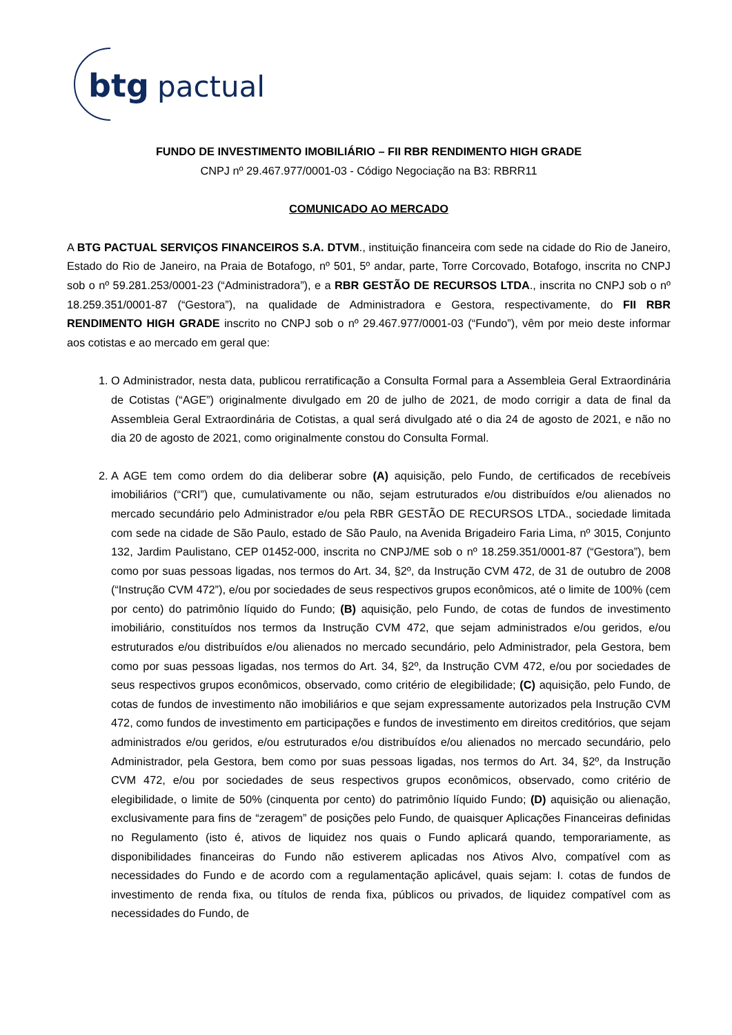btg
pactual
FUNDO DE INVESTIMENTO IMOBILIÁRIO – FII RBR RENDIMENTO HIGH GRADE
CNPJ nº 29.467.977/0001-03 - Código Negociação na B3: RBRR11
COMUNICADO AO MERCADO
A BTG PACTUAL SERVIÇOS FINANCEIROS S.A. DTVM., instituição financeira com sede na cidade do Rio de Janeiro, Estado do Rio de Janeiro, na Praia de Botafogo, nº 501, 5º andar, parte, Torre Corcovado, Botafogo, inscrita no CNPJ sob o nº 59.281.253/0001-23 (“Administradora”), e a RBR GESTÃO DE RECURSOS LTDA., inscrita no CNPJ sob o nº 18.259.351/0001-87 (“Gestora”), na qualidade de Administradora e Gestora, respectivamente, do FII RBR RENDIMENTO HIGH GRADE inscrito no CNPJ sob o nº 29.467.977/0001-03 (“Fundo”), vêm por meio deste informar aos cotistas e ao mercado em geral que:
1. O Administrador, nesta data, publicou rerratificação a Consulta Formal para a Assembleia Geral Extraordinária de Cotistas (“AGE”) originalmente divulgado em 20 de julho de 2021, de modo corrigir a data de final da Assembleia Geral Extraordinária de Cotistas, a qual será divulgado até o dia 24 de agosto de 2021, e não no dia 20 de agosto de 2021, como originalmente constou do Consulta Formal.
2. A AGE tem como ordem do dia deliberar sobre (A) aquisição, pelo Fundo, de certificados de recebíveis imobiliários (“CRI”) que, cumulativamente ou não, sejam estruturados e/ou distribuídos e/ou alienados no mercado secundário pelo Administrador e/ou pela RBR GESTÃO DE RECURSOS LTDA., sociedade limitada com sede na cidade de São Paulo, estado de São Paulo, na Avenida Brigadeiro Faria Lima, nº 3015, Conjunto 132, Jardim Paulistano, CEP 01452-000, inscrita no CNPJ/ME sob o nº 18.259.351/0001-87 (“Gestora”), bem como por suas pessoas ligadas, nos termos do Art. 34, §2º, da Instrução CVM 472, de 31 de outubro de 2008 (“Instrução CVM 472”), e/ou por sociedades de seus respectivos grupos econômicos, até o limite de 100% (cem por cento) do patrimônio líquido do Fundo; (B) aquisição, pelo Fundo, de cotas de fundos de investimento imobiliário, constituídos nos termos da Instrução CVM 472, que sejam administrados e/ou geridos, e/ou estruturados e/ou distribuídos e/ou alienados no mercado secundário, pelo Administrador, pela Gestora, bem como por suas pessoas ligadas, nos termos do Art. 34, §2º, da Instrução CVM 472, e/ou por sociedades de seus respectivos grupos econômicos, observado, como critério de elegibilidade; (C) aquisição, pelo Fundo, de cotas de fundos de investimento não imobiliários e que sejam expressamente autorizados pela Instrução CVM 472, como fundos de investimento em participações e fundos de investimento em direitos creditórios, que sejam administrados e/ou geridos, e/ou estruturados e/ou distribuídos e/ou alienados no mercado secundário, pelo Administrador, pela Gestora, bem como por suas pessoas ligadas, nos termos do Art. 34, §2º, da Instrução CVM 472, e/ou por sociedades de seus respectivos grupos econômicos, observado, como critério de elegibilidade, o limite de 50% (cinquenta por cento) do patrimônio líquido Fundo; (D) aquisição ou alienação, exclusivamente para fins de “zeragem” de posições pelo Fundo, de quaisquer Aplicações Financeiras definidas no Regulamento (isto é, ativos de liquidez nos quais o Fundo aplicará quando, temporariamente, as disponibilidades financeiras do Fundo não estiverem aplicadas nos Ativos Alvo, compatível com as necessidades do Fundo e de acordo com a regulamentação aplicável, quais sejam: I. cotas de fundos de investimento de renda fixa, ou títulos de renda fixa, públicos ou privados, de liquidez compatível com as necessidades do Fundo, de